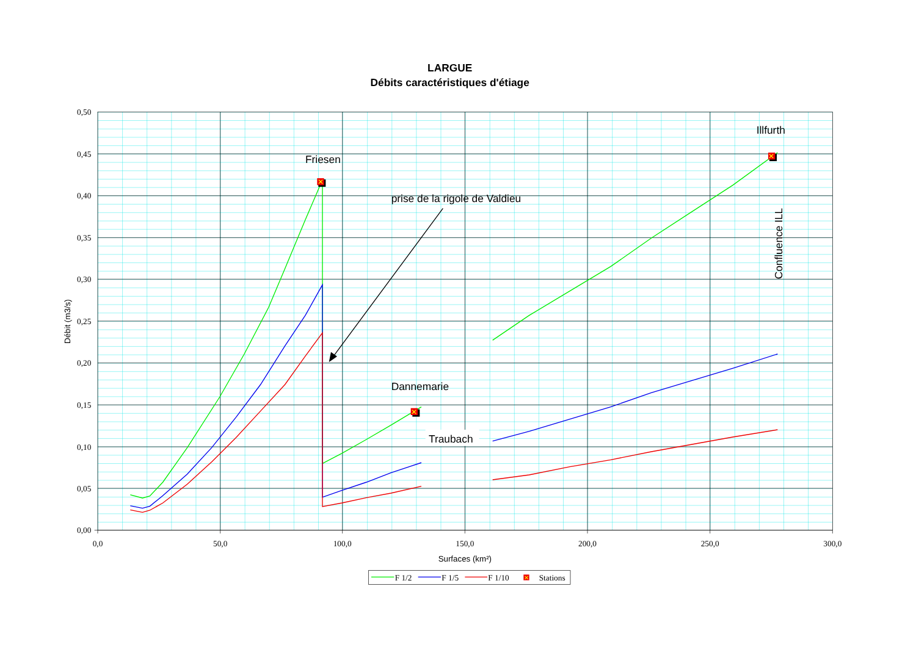LARGUE
Débits caractéristiques d'étiage
0,50
0,45
0,40
0,35
0,30
0,25
0,20
0,15
0,10
0,05
0,00
0,0
50,0
100,0
150,0
200,0
250,0
300,0
Surfaces (km²)
Débit (m3/s)
✕
✕
✕
Friesen
prise de la rigole de Valdieu
Dannemarie
Traubach
Illfurth
Confluence ILL
✕
F 1/2
F 1/5
F 1/10
Stations